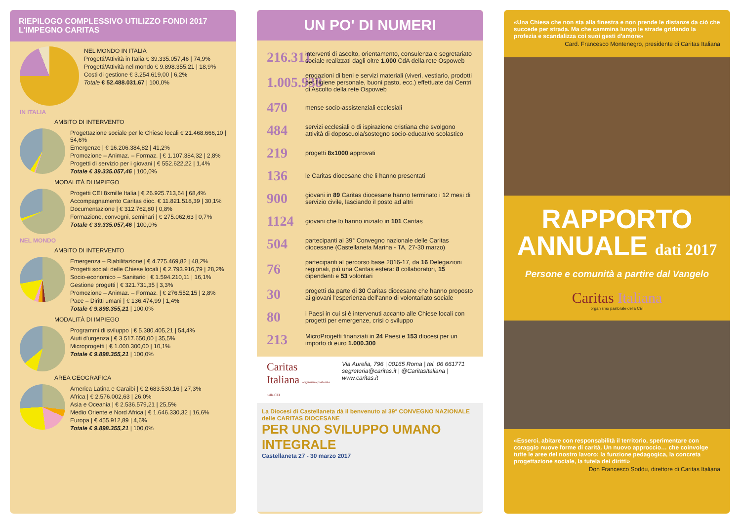RIEPILOGO COMPLESSIVO UTILIZZO FONDI 2017
L'IMPEGNO CARITAS
NEL MONDO IN ITALIA
Progetti/Attività in Italia € 39.335.057,46 | 74,9%
Progetti/Attività nel mondo € 9.898.355,21 | 18,9%
Costi di gestione € 3.254.619,00 | 6,2%
Totale € 52.488.031,67 | 100,0%
IN ITALIA
AMBITO DI INTERVENTO
Progettazione sociale per le Chiese locali € 21.468.666,10 | 54,6%
Emergenze | € 16.206.384,82 | 41,2%
Promozione – Animaz. – Formaz. | € 1.107.384,32 | 2,8%
Progetti di servizio per i giovani | € 552.622,22 | 1,4%
Totale € 39.335.057,46 | 100,0%
MODALITÀ DI IMPIEGO
Progetti CEI 8xmille Italia | € 26.925.713,64 | 68,4%
Accompagnamento Caritas dioc. € 11.821.518,39 | 30,1%
Documentazione | € 312.762,80 | 0,8%
Formazione, convegni, seminari | € 275.062,63 | 0,7%
Totale € 39.335.057,46 | 100,0%
NEL MONDO
AMBITO DI INTERVENTO
Emergenza – Riabilitazione | € 4.775.469,82 | 48,2%
Progetti sociali delle Chiese locali | € 2.793.916,79 | 28,2%
Socio-economico – Sanitario | € 1.594.210,11 | 16,1%
Gestione progetti | € 321.731,35 | 3,3%
Promozione – Animaz. – Formaz. | € 276.552,15 | 2,8%
Pace – Diritti umani | € 136.474,99 | 1,4%
Totale € 9.898.355,21 | 100,0%
MODALITÀ DI IMPIEGO
Programmi di sviluppo | € 5.380.405,21 | 54,4%
Aiuti d'urgenza | € 3.517.650,00 | 35,5%
Microprogetti | € 1.000.300,00 | 10,1%
Totale € 9.898.355,21 | 100,0%
AREA GEOGRAFICA
America Latina e Caraibi | € 2.683.530,16 | 27,3%
Africa | € 2.576.002,63 | 26,0%
Asia e Oceania | € 2.536.579,21 | 25,5%
Medio Oriente e Nord Africa | € 1.646.330,32 | 16,6%
Europa | € 455.912,89 | 4,6%
Totale € 9.898.355,21 | 100,0%
UN PO' DI NUMERI
216.311 interventi di ascolto, orientamento, consulenza e segretariato sociale realizzati dagli oltre 1.000 CdA della rete Ospoweb
1.005.938 erogazioni di beni e servizi materiali (viveri, vestiario, prodotti per l'igiene personale, buoni pasto, ecc.) effettuate dai Centri di Ascolto della rete Ospoweb
470 mense socio-assistenziali ecclesiali
484 servizi ecclesiali o di ispirazione cristiana che svolgono attività di doposcuola/sostegno socio-educativo scolastico
219 progetti 8x1000 approvati
136 le Caritas diocesane che li hanno presentati
900 giovani in 89 Caritas diocesane hanno terminato i 12 mesi di servizio civile, lasciando il posto ad altri
1124 giovani che lo hanno iniziato in 101 Caritas
504 partecipanti al 39° Convegno nazionale delle Caritas diocesane (Castellaneta Marina - TA, 27-30 marzo)
76 partecipanti al percorso base 2016-17, da 16 Delegazioni regionali, più una Caritas estera: 8 collaboratori, 15 dipendenti e 53 volontari
30 progetti da parte di 30 Caritas diocesane che hanno proposto ai giovani l'esperienza dell'anno di volontariato sociale
80 i Paesi in cui si è intervenuti accanto alle Chiese locali con progetti per emergenze, crisi o sviluppo
213 MicroProgetti finanziati in 24 Paesi e 153 diocesi per un importo di euro 1.000.300
Caritas
Italiana organismo pastorale della CEI
Via Aurelia, 796 | 00165 Roma | tel. 06 661771
segreteria@caritas.it | @CaritasItaliana | www.caritas.it
La Diocesi di Castellaneta dà il benvenuto al 39° CONVEGNO NAZIONALE delle CARITAS DIOCESANE
PER UNO SVILUPPO UMANO INTEGRALE
Castellaneta 27 - 30 marzo 2017
«Una Chiesa che non sta alla finestra e non prende le distanze da ciò che succede per strada. Ma che cammina lungo le strade gridando la profezia e scandalizza coi suoi gesti d'amore»
Card. Francesco Montenegro, presidente di Caritas Italiana
RAPPORTO
ANNUALE dati 2017
Persone e comunità a partire dal Vangelo
Caritas Italiana
organismo pastorale della CEI
«Esserci, abitare con responsabilità il territorio, sperimentare con coraggio nuove forme di carità. Un nuovo approccio… che coinvolge tutte le aree del nostro lavoro: la funzione pedagogica, la concreta progettazione sociale, la tutela dei diritti»
Don Francesco Soddu, direttore di Caritas Italiana